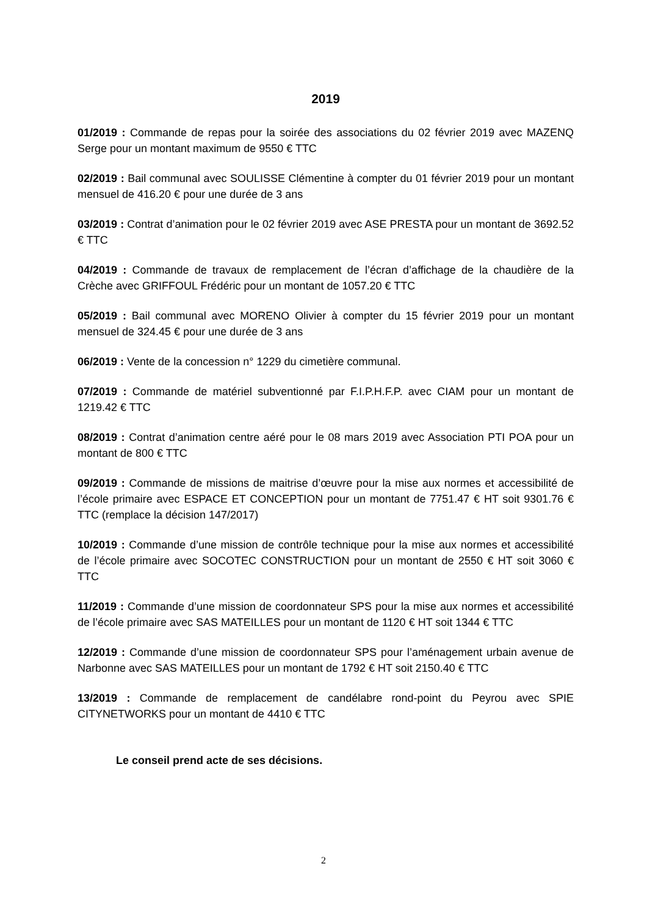2019
01/2019 : Commande de repas pour la soirée des associations du 02 février 2019 avec MAZENQ Serge pour un montant maximum de 9550 € TTC
02/2019 : Bail communal avec SOULISSE Clémentine à compter du 01 février 2019 pour un montant mensuel de 416.20 € pour une durée de 3 ans
03/2019 : Contrat d’animation pour le 02 février 2019 avec ASE PRESTA pour un montant de 3692.52 € TTC
04/2019 : Commande de travaux de remplacement de l’écran d’affichage de la chaudière de la Crèche avec GRIFFOUL Frédéric pour un montant de 1057.20 € TTC
05/2019 : Bail communal avec MORENO Olivier à compter du 15 février 2019 pour un montant mensuel de 324.45 € pour une durée de 3 ans
06/2019 : Vente de la concession n° 1229 du cimetière communal.
07/2019 : Commande de matériel subventionné par F.I.P.H.F.P. avec CIAM pour un montant de 1219.42 € TTC
08/2019 : Contrat d’animation centre aéré pour le 08 mars 2019 avec Association PTI POA pour un montant de 800 € TTC
09/2019 : Commande de missions de maitrise d’œuvre pour la mise aux normes et accessibilité de l’école primaire avec ESPACE ET CONCEPTION pour un montant de 7751.47 € HT soit 9301.76 € TTC (remplace la décision 147/2017)
10/2019 : Commande d’une mission de contrôle technique pour la mise aux normes et accessibilité de l’école primaire avec SOCOTEC CONSTRUCTION pour un montant de 2550 € HT soit 3060 € TTC
11/2019 : Commande d’une mission de coordonnateur SPS pour la mise aux normes et accessibilité de l’école primaire avec SAS MATEILLES pour un montant de 1120 € HT soit 1344 € TTC
12/2019 : Commande d’une mission de coordonnateur SPS pour l’aménagement urbain avenue de Narbonne avec SAS MATEILLES pour un montant de 1792 € HT soit 2150.40 € TTC
13/2019 : Commande de remplacement de candélabre rond-point du Peyrou avec SPIE CITYNETWORKS pour un montant de 4410 € TTC
Le conseil prend acte de ses décisions.
2